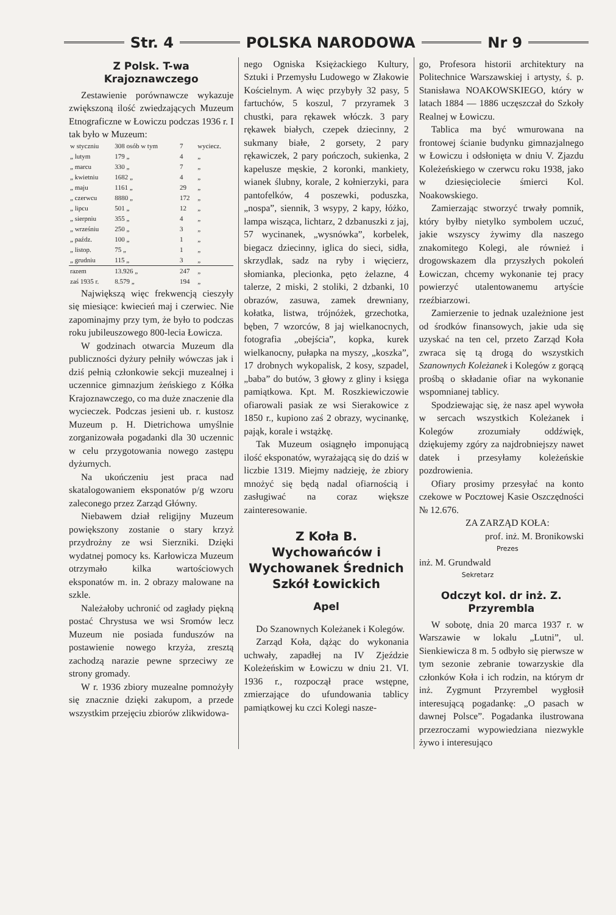Str. 4 POLSKA NARODOWA Nr 9
Z Polsk. T-wa Krajoznawczego
Zestawienie porównawcze wykazuje zwiększoną ilość zwiedzających Muzeum Etnograficzne w Łowiczu podczas 1936 r. I tak było w Muzeum:
| w styczniu | 308 osób w tym | 7 | wyciecz. |
| „ lutym | 179 „ | 4 | „ |
| „ marcu | 330 „ | 7 | „ |
| „ kwietniu | 1682 „ | 4 | „ |
| „ maju | 1161 „ | 29 | „ |
| „ czerwcu | 8880 „ | 172 | „ |
| „ lipcu | 501 „ | 12 | „ |
| „ sierpniu | 355 „ | 4 | „ |
| „ wrześniu | 250 „ | 3 | „ |
| „ paźdz. | 100 „ | 1 | „ |
| „ listop. | 75 „ | 1 | „ |
| „ grudniu | 115 „ | 3 | „ |
| razem | 13.926 „ | 247 | „ |
| zaś 1935 r. | 8.579 „ | 194 | „ |
Największą więc frekwencją cieszyły się miesiące: kwiecień maj i czerwiec. Nie zapominajmy przy tym, że było to podczas roku jubileuszowego 800-lecia Łowicza.
W godzinach otwarcia Muzeum dla publiczności dyżury pełniły wówczas jak i dziś pełnią członkowie sekcji muzealnej i uczennice gimnazjum żeńskiego z Kółka Krajoznawczego, co ma duże znaczenie dla wycieczek. Podczas jesieni ub. r. kustosz Muzeum p. H. Dietrichowa umyślnie zorganizowała pogadanki dla 30 uczennic w celu przygotowania nowego zastępu dyżurnych.
Na ukończeniu jest praca nad skatalogowaniem eksponatów p/g wzoru zaleconego przez Zarząd Główny.
Niebawem dział religijny Muzeum powiększony zostanie o stary krzyż przydrożny ze wsi Sierzniki. Dzięki wydatnej pomocy ks. Karłowicza Muzeum otrzymało kilka wartościowych eksponatów m. in. 2 obrazy malowane na szkle.
Należałoby uchronić od zagłady piękną postać Chrystusa we wsi Sromów lecz Muzeum nie posiada funduszów na postawienie nowego krzyża, zresztą zachodzą narazie pewne sprzeciwy ze strony gromady.
W r. 1936 zbiory muzealne pomnożyły się znacznie dzięki zakupom, a przede wszystkim przejęciu zbiorów zlikwidowa-
nego Ogniska Księżackiego Kultury, Sztuki i Przemysłu Ludowego w Złakowie Kościelnym. A więc przybyły 32 pasy, 5 fartuchów, 5 koszul, 7 przyramek 3 chustki, para rękawek włóczk. 3 pary rękawek białych, czepek dziecinny, 2 sukmany białe, 2 gorsety, 2 pary rękawiczek, 2 pary pończoch, sukienka, 2 kapelusze męskie, 2 koronki, mankiety, wianek ślubny, korale, 2 kołnierzyki, para pantofelków, 4 poszewki, poduszka, „nospa”, siennik, 3 wsypy, 2 kapy, łóżko, lampa wisząca, lichtarz, 2 dzbanuszki z jaj, 57 wycinanek, „wysnówka”, korbelek, biegacz dziecinny, iglica do sieci, sidła, skrzydlak, sadz na ryby i więcierz, słomianka, plecionka, pęto żelazne, 4 talerze, 2 miski, 2 stoliki, 2 dzbanki, 10 obrazów, zasuwa, zamek drewniany, kołatka, listwa, trójnóżek, grzechotka, bęben, 7 wzorców, 8 jaj wielkanocnych, fotografia „obejścia”, kopka, kurek wielkanocny, pułapka na myszy, „koszka”, 17 drobnych wykopalisk, 2 kosy, szpadel, „baba” do butów, 3 głowy z gliny i księga pamiątkowa. Kpt. M. Roszkiewiczowie ofiarowali pasiak ze wsi Sierakowice z 1850 r., kupiono zaś 2 obrazy, wycinankę, pająk, korale i wstążkę.
Tak Muzeum osiągnęło imponującą ilość eksponatów, wyrażającą się do dziś w liczbie 1319. Miejmy nadzieję, że zbiory mnożyć się będą nadal ofiarnością i zasługiwać na coraz większe zainteresowanie.
Z Koła B. Wychowańców i Wychowanek Średnich Szkół Łowickich
Apel
Do Szanownych Koleżanek i Kolegów.
Zarząd Koła, dążąc do wykonania uchwały, zapadłej na IV Zjeździe Koleżeńskim w Łowiczu w dniu 21. VI. 1936 r., rozpoczął prace wstępne, zmierzające do ufundowania tablicy pamiątkowej ku czci Kolegi nasze-
go, Profesora historii architektury na Politechnice Warszawskiej i artysty, ś. p. Stanisława NOAKOWSKIEGO, który w latach 1884 — 1886 uczęszczał do Szkoły Realnej w Łowiczu.
Tablica ma być wmurowana na frontowej ścianie budynku gimnazjalnego w Łowiczu i odsłonięta w dniu V. Zjazdu Koleżeńskiego w czerwcu roku 1938, jako w dziesięciolecie śmierci Kol. Noakowskiego.
Zamierzając stworzyć trwały pomnik, który byłby nietylko symbolem uczuć, jakie wszyscy żywimy dla naszego znakomitego Kolegi, ale również i drogowskazem dla przyszłych pokoleń Łowiczan, chcemy wykonanie tej pracy powierzyć utalentowanemu artyście rzeźbiarzowi.
Zamierzenie to jednak uzależnione jest od środków finansowych, jakie uda się uzyskać na ten cel, przeto Zarząd Koła zwraca się tą drogą do wszystkich Szanownych Koleżanek i Kolegów z gorącą prośbą o składanie ofiar na wykonanie wspomnianej tablicy.
Spodziewając się, że nasz apel wywoła w sercach wszystkich Koleżanek i Kolegów zrozumiały oddźwięk, dziękujemy zgóry za najdrobniejszy nawet datek i przesyłamy koleżeńskie pozdrowienia.
Ofiary prosimy przesyłać na konto czekowe w Pocztowej Kasie Oszczędności № 12.676.
ZA ZARZĄD KOŁA:
prof. inż. M. Bronikowski
Prezes
inż. M. Grundwald
Sekretarz
Odczyt kol. dr inż. Z. Przyrembla
W sobotę, dnia 20 marca 1937 r. w Warszawie w lokalu „Lutni”, ul. Sienkiewicza 8 m. 5 odbyło się pierwsze w tym sezonie zebranie towarzyskie dla członków Koła i ich rodzin, na którym dr inż. Zygmunt Przyrembel wygłosił interesującą pogadankę: „O pasach w dawnej Polsce”. Pogadanka ilustrowana przezroczami wypowiedziana niezwykle żywo i interesująco